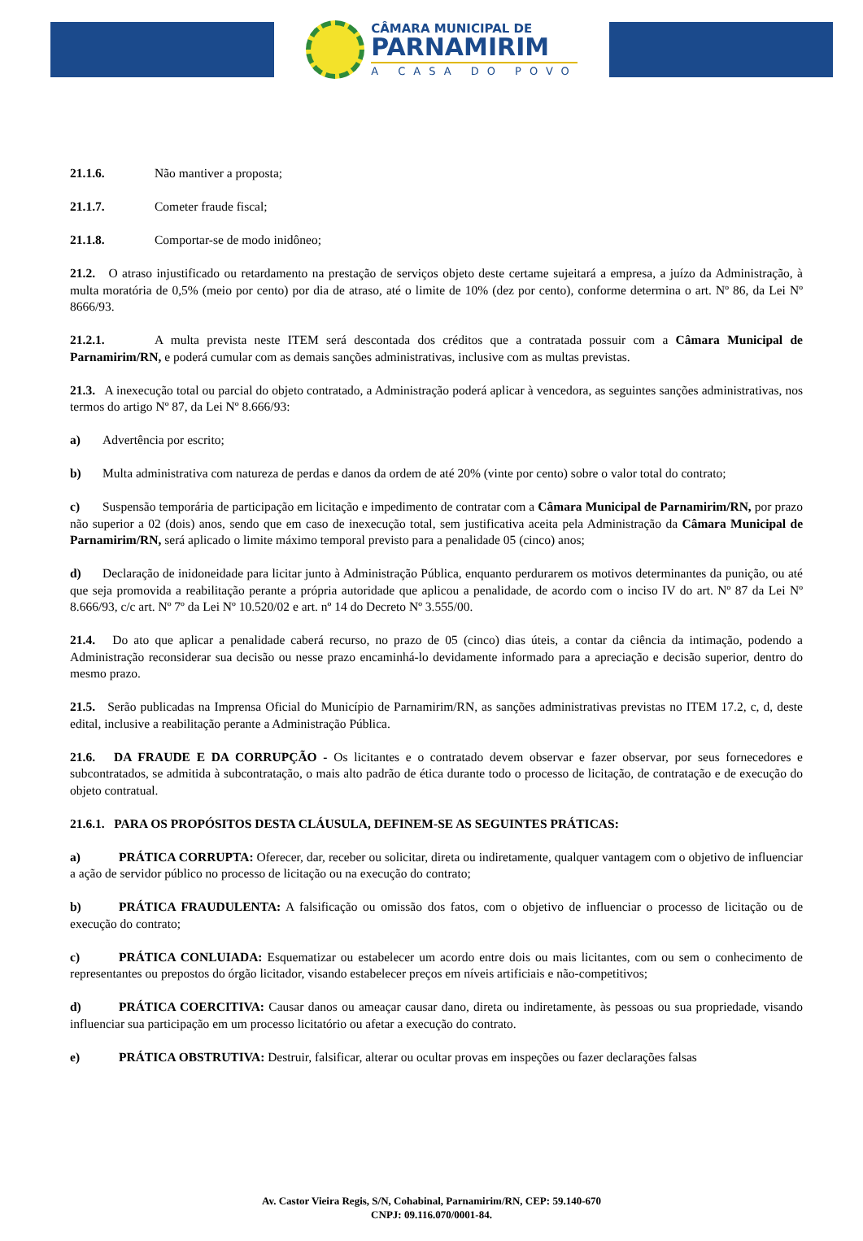CÂMARA MUNICIPAL DE
PARNAMIRIM
A CASA DO POVO
21.1.6. Não mantiver a proposta;
21.1.7. Cometer fraude fiscal;
21.1.8. Comportar-se de modo inidôneo;
21.2. O atraso injustificado ou retardamento na prestação de serviços objeto deste certame sujeitará a empresa, a juízo da Administração, à multa moratória de 0,5% (meio por cento) por dia de atraso, até o limite de 10% (dez por cento), conforme determina o art. Nº 86, da Lei Nº 8666/93.
21.2.1. A multa prevista neste ITEM será descontada dos créditos que a contratada possuir com a Câmara Municipal de Parnamirim/RN, e poderá cumular com as demais sanções administrativas, inclusive com as multas previstas.
21.3. A inexecução total ou parcial do objeto contratado, a Administração poderá aplicar à vencedora, as seguintes sanções administrativas, nos termos do artigo Nº 87, da Lei Nº 8.666/93:
a) Advertência por escrito;
b) Multa administrativa com natureza de perdas e danos da ordem de até 20% (vinte por cento) sobre o valor total do contrato;
c) Suspensão temporária de participação em licitação e impedimento de contratar com a Câmara Municipal de Parnamirim/RN, por prazo não superior a 02 (dois) anos, sendo que em caso de inexecução total, sem justificativa aceita pela Administração da Câmara Municipal de Parnamirim/RN, será aplicado o limite máximo temporal previsto para a penalidade 05 (cinco) anos;
d) Declaração de inidoneidade para licitar junto à Administração Pública, enquanto perdurarem os motivos determinantes da punição, ou até que seja promovida a reabilitação perante a própria autoridade que aplicou a penalidade, de acordo com o inciso IV do art. Nº 87 da Lei Nº 8.666/93, c/c art. Nº 7º da Lei Nº 10.520/02 e art. nº 14 do Decreto Nº 3.555/00.
21.4. Do ato que aplicar a penalidade caberá recurso, no prazo de 05 (cinco) dias úteis, a contar da ciência da intimação, podendo a Administração reconsiderar sua decisão ou nesse prazo encaminhá-lo devidamente informado para a apreciação e decisão superior, dentro do mesmo prazo.
21.5. Serão publicadas na Imprensa Oficial do Município de Parnamirim/RN, as sanções administrativas previstas no ITEM 17.2, c, d, deste edital, inclusive a reabilitação perante a Administração Pública.
21.6. DA FRAUDE E DA CORRUPÇÃO - Os licitantes e o contratado devem observar e fazer observar, por seus fornecedores e subcontratados, se admitida à subcontratação, o mais alto padrão de ética durante todo o processo de licitação, de contratação e de execução do objeto contratual.
21.6.1. PARA OS PROPÓSITOS DESTA CLÁUSULA, DEFINEM-SE AS SEGUINTES PRÁTICAS:
a) PRÁTICA CORRUPTA: Oferecer, dar, receber ou solicitar, direta ou indiretamente, qualquer vantagem com o objetivo de influenciar a ação de servidor público no processo de licitação ou na execução do contrato;
b) PRÁTICA FRAUDULENTA: A falsificação ou omissão dos fatos, com o objetivo de influenciar o processo de licitação ou de execução do contrato;
c) PRÁTICA CONLUIADA: Esquematizar ou estabelecer um acordo entre dois ou mais licitantes, com ou sem o conhecimento de representantes ou prepostos do órgão licitador, visando estabelecer preços em níveis artificiais e não-competitivos;
d) PRÁTICA COERCITIVA: Causar danos ou ameaçar causar dano, direta ou indiretamente, às pessoas ou sua propriedade, visando influenciar sua participação em um processo licitatório ou afetar a execução do contrato.
e) PRÁTICA OBSTRUTIVA: Destruir, falsificar, alterar ou ocultar provas em inspeções ou fazer declarações falsas
Av. Castor Vieira Regis, S/N, Cohabinal, Parnamirim/RN, CEP: 59.140-670
CNPJ: 09.116.070/0001-84.